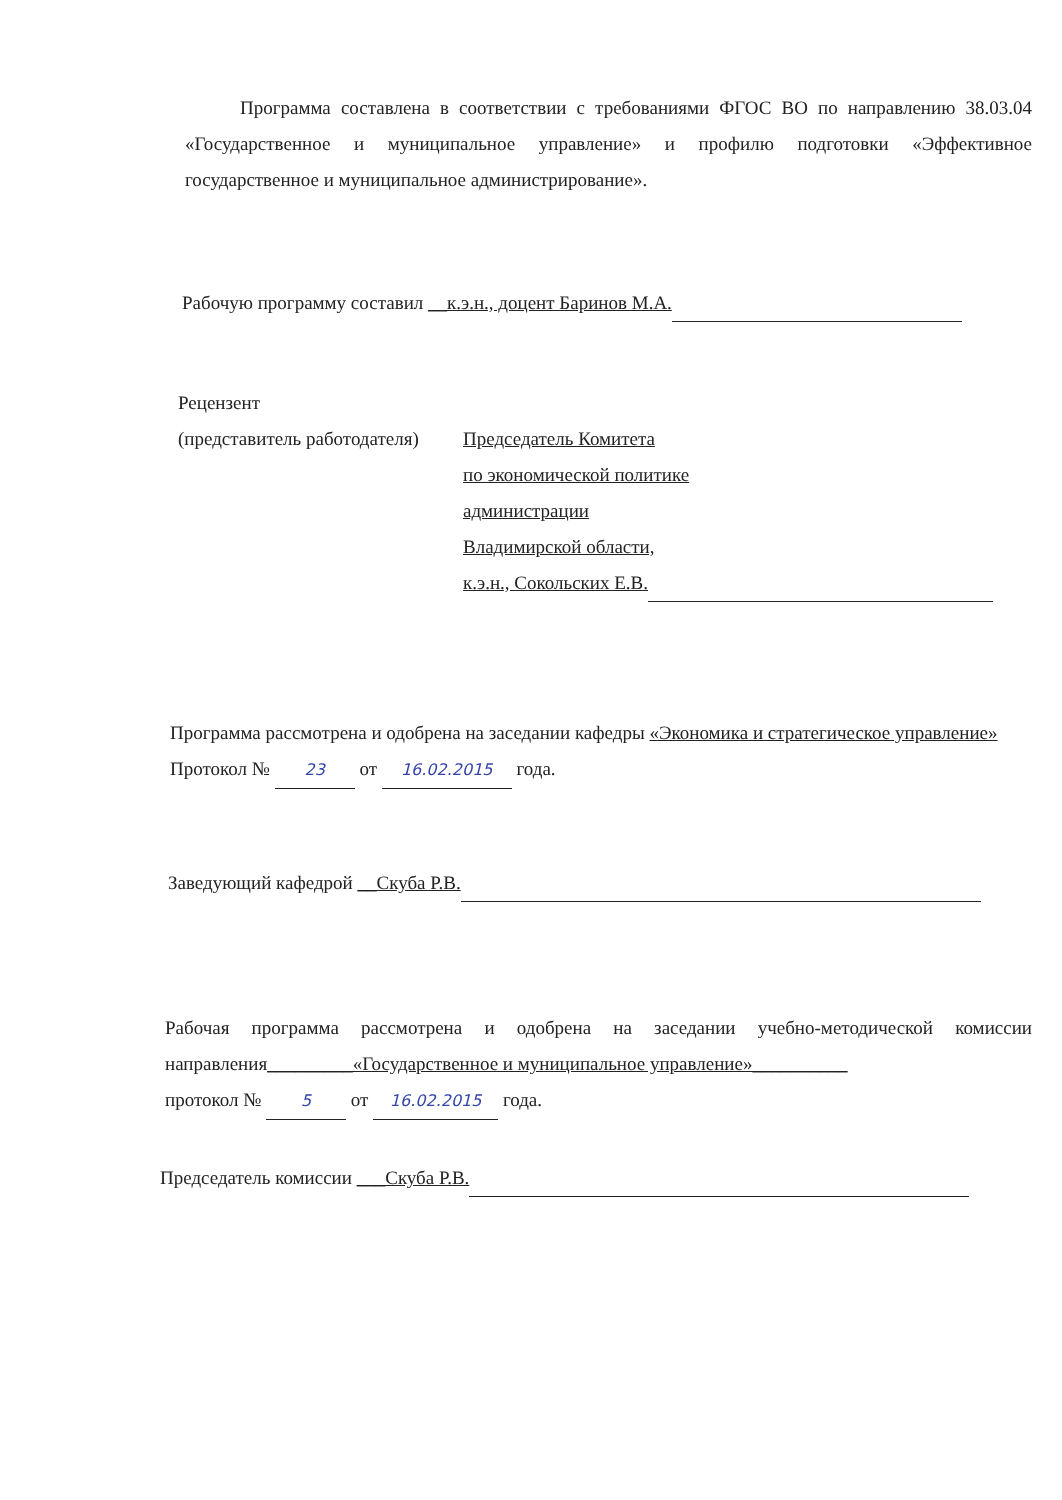Программа составлена в соответствии с требованиями ФГОС ВО по направлению 38.03.04 «Государственное и муниципальное управление» и профилю подготовки «Эффективное государственное и муниципальное администрирование».
Рабочую программу составил __к.э.н., доцент Баринов М.А.
Рецензент
(представитель работодателя)
Председатель Комитета
по экономической политике
администрации
Владимирской области,
к.э.н., Сокольских Е.В.
Программа рассмотрена и одобрена на заседании кафедры «Экономика и стратегическое управление»
Протокол № 23 от 16.02.2015 года.
Заведующий кафедрой __Скуба Р.В.
Рабочая программа рассмотрена и одобрена на заседании учебно-методической комиссии направления_________«Государственное и муниципальное управление»__________
протокол № 5 от 16.02.2015 года.
Председатель комиссии ___Скуба Р.В.